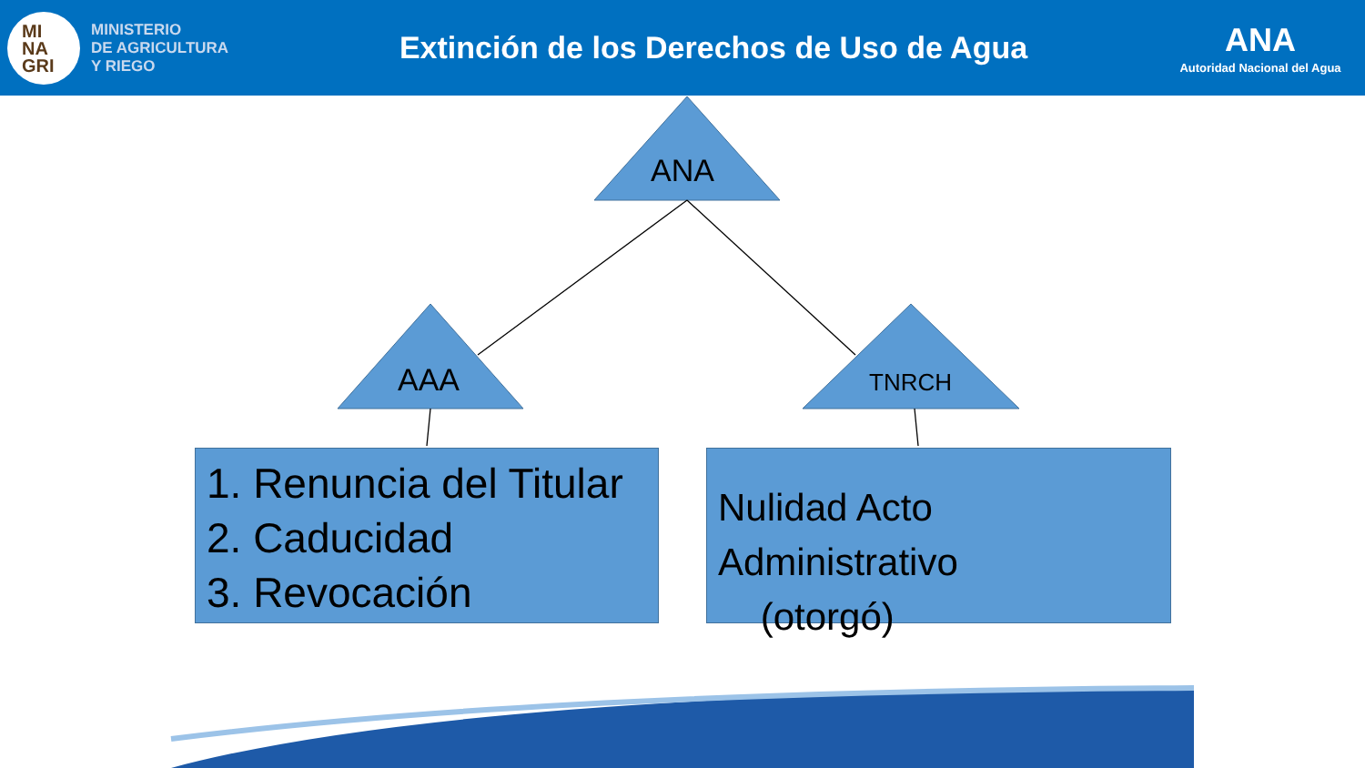MI
NA
GRI
MINISTERIO
DE AGRICULTURA
Y RIEGO
Extinción de los Derechos de Uso de Agua
ANA
Autoridad Nacional del Agua
ANA
AAA TNRCH
1. Renuncia del Titular
2. Caducidad
3. Revocación
Nulidad Acto Administrativo
(otorgó)